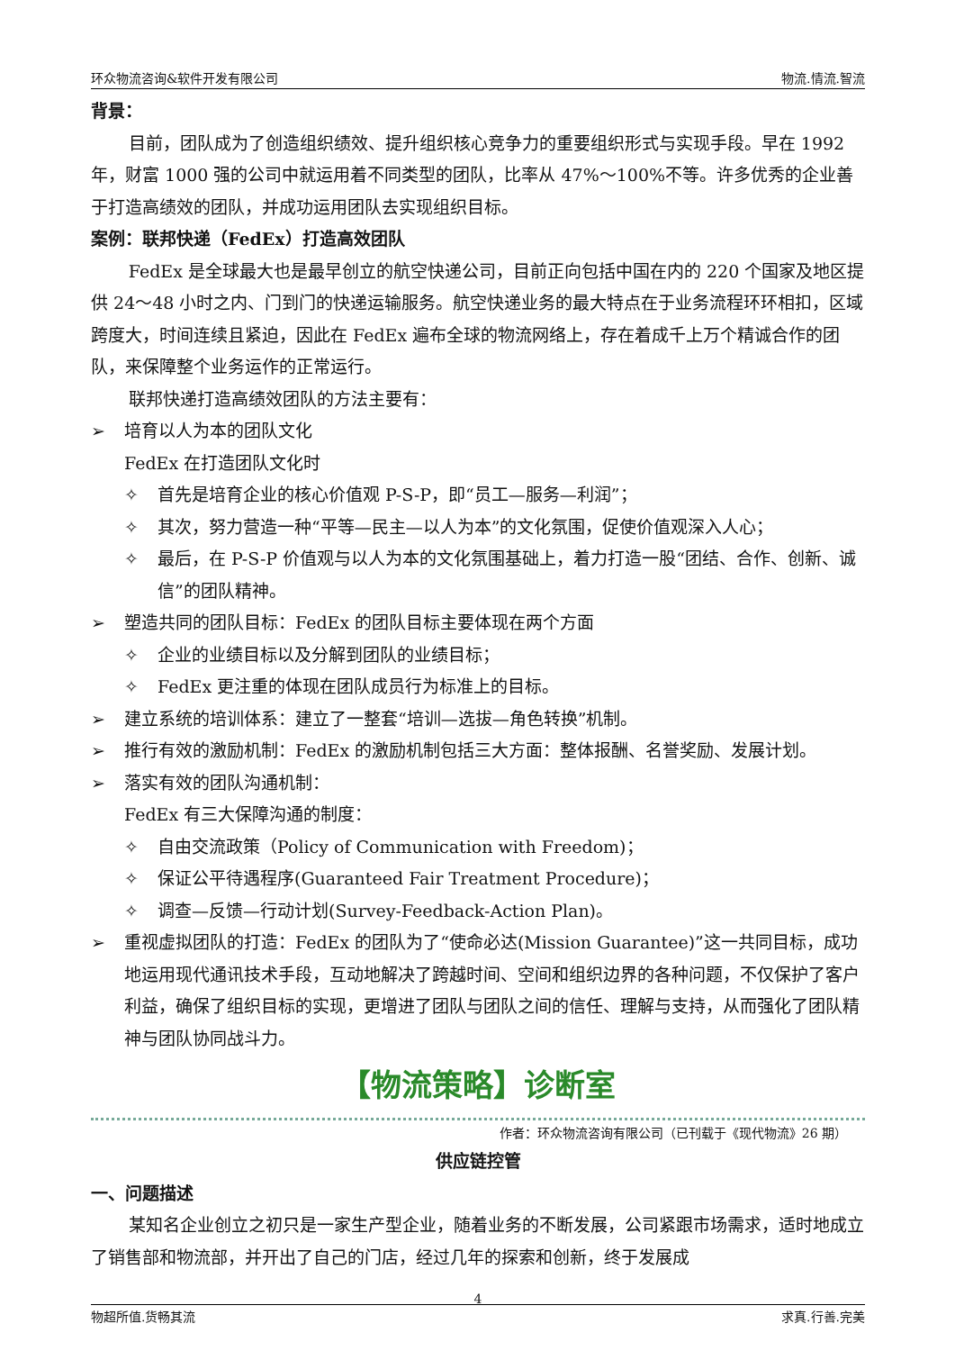环众物流咨询&软件开发有限公司 物流.情流.智流
背景：
目前，团队成为了创造组织绩效、提升组织核心竞争力的重要组织形式与实现手段。早在 1992 年，财富 1000 强的公司中就运用着不同类型的团队，比率从 47%～100%不等。许多优秀的企业善于打造高绩效的团队，并成功运用团队去实现组织目标。
案例：联邦快递（FedEx）打造高效团队
FedEx 是全球最大也是最早创立的航空快递公司，目前正向包括中国在内的 220 个国家及地区提供 24～48 小时之内、门到门的快递运输服务。航空快递业务的最大特点在于业务流程环环相扣，区域跨度大，时间连续且紧迫，因此在 FedEx 遍布全球的物流网络上，存在着成千上万个精诚合作的团队，来保障整个业务运作的正常运行。
联邦快递打造高绩效团队的方法主要有：
➢ 培育以人为本的团队文化
FedEx 在打造团队文化时
✧ 首先是培育企业的核心价值观 P-S-P，即“员工—服务—利润”；
✧ 其次，努力营造一种“平等—民主—以人为本”的文化氛围，促使价值观深入人心；
✧ 最后，在 P-S-P 价值观与以人为本的文化氛围基础上，着力打造一股“团结、合作、创新、诚信”的团队精神。
➢ 塑造共同的团队目标：FedEx 的团队目标主要体现在两个方面
✧ 企业的业绩目标以及分解到团队的业绩目标；
✧ FedEx 更注重的体现在团队成员行为标准上的目标。
➢ 建立系统的培训体系：建立了一整套“培训—选拔—角色转换”机制。
➢ 推行有效的激励机制：FedEx 的激励机制包括三大方面：整体报酬、名誉奖励、发展计划。
➢ 落实有效的团队沟通机制：
FedEx 有三大保障沟通的制度：
✧ 自由交流政策（Policy of Communication with Freedom)；
✧ 保证公平待遇程序(Guaranteed Fair Treatment Procedure)；
✧ 调查—反馈—行动计划(Survey-Feedback-Action Plan)。
➢ 重视虚拟团队的打造：FedEx 的团队为了“使命必达(Mission Guarantee)”这一共同目标，成功地运用现代通讯技术手段，互动地解决了跨越时间、空间和组织边界的各种问题，不仅保护了客户利益，确保了组织目标的实现，更增进了团队与团队之间的信任、理解与支持，从而强化了团队精神与团队协同战斗力。
【物流策略】诊断室
作者：环众物流咨询有限公司（已刊载于《现代物流》26 期）
供应链控管
一、问题描述
某知名企业创立之初只是一家生产型企业，随着业务的不断发展，公司紧跟市场需求，适时地成立了销售部和物流部，并开出了自己的门店，经过几年的探索和创新，终于发展成
4
物超所值.货畅其流 求真.行善.完美